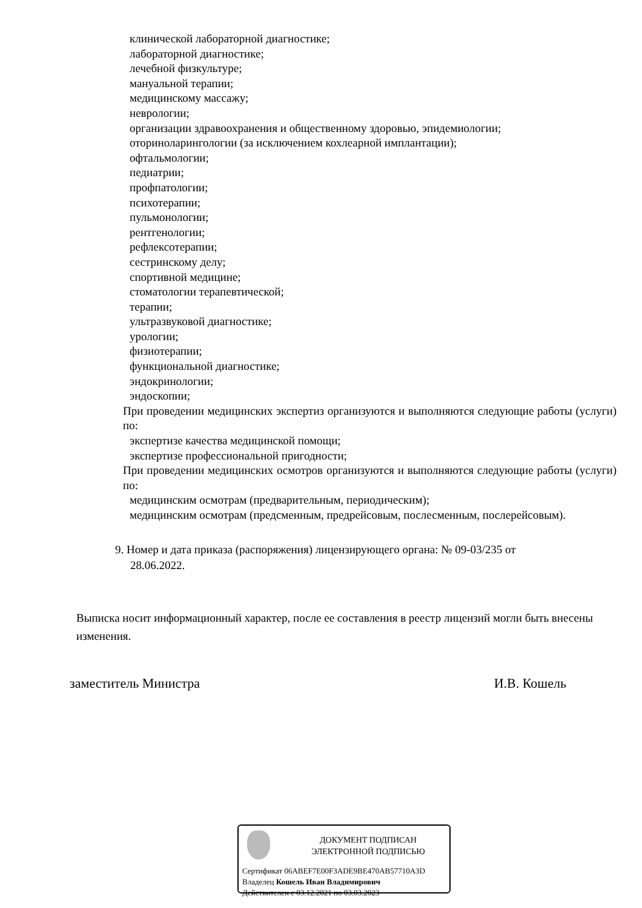клинической лабораторной диагностике;
лабораторной диагностике;
лечебной физкультуре;
мануальной терапии;
медицинскому массажу;
неврологии;
организации здравоохранения и общественному здоровью, эпидемиологии;
оториноларингологии (за исключением кохлеарной имплантации);
офтальмологии;
педиатрии;
профпатологии;
психотерапии;
пульмонологии;
рентгенологии;
рефлексотерапии;
сестринскому делу;
спортивной медицине;
стоматологии терапевтической;
терапии;
ультразвуковой диагностике;
урологии;
физиотерапии;
функциональной диагностике;
эндокринологии;
эндоскопии;
При проведении медицинских экспертиз организуются и выполняются следующие работы (услуги) по:
экспертизе качества медицинской помощи;
экспертизе профессиональной пригодности;
При проведении медицинских осмотров организуются и выполняются следующие работы (услуги) по:
медицинским осмотрам (предварительным, периодическим);
медицинским осмотрам (предсменным, предрейсовым, послесменным, послерейсовым).
9. Номер и дата приказа (распоряжения) лицензирующего органа: № 09-03/235 от
28.06.2022.
Выписка носит информационный характер, после ее составления в реестр лицензий могли быть внесены изменения.
заместитель Министра И.В. Кошель
ДОКУМЕНТ ПОДПИСАН
ЭЛЕКТРОННОЙ ПОДПИСЬЮ
Сертификат 06ABEF7E00F3ADE9BE470AB57710A3D
Владелец Кошель Иван Владимирович
Действителен с 03.12.2021 по 03.03.2023